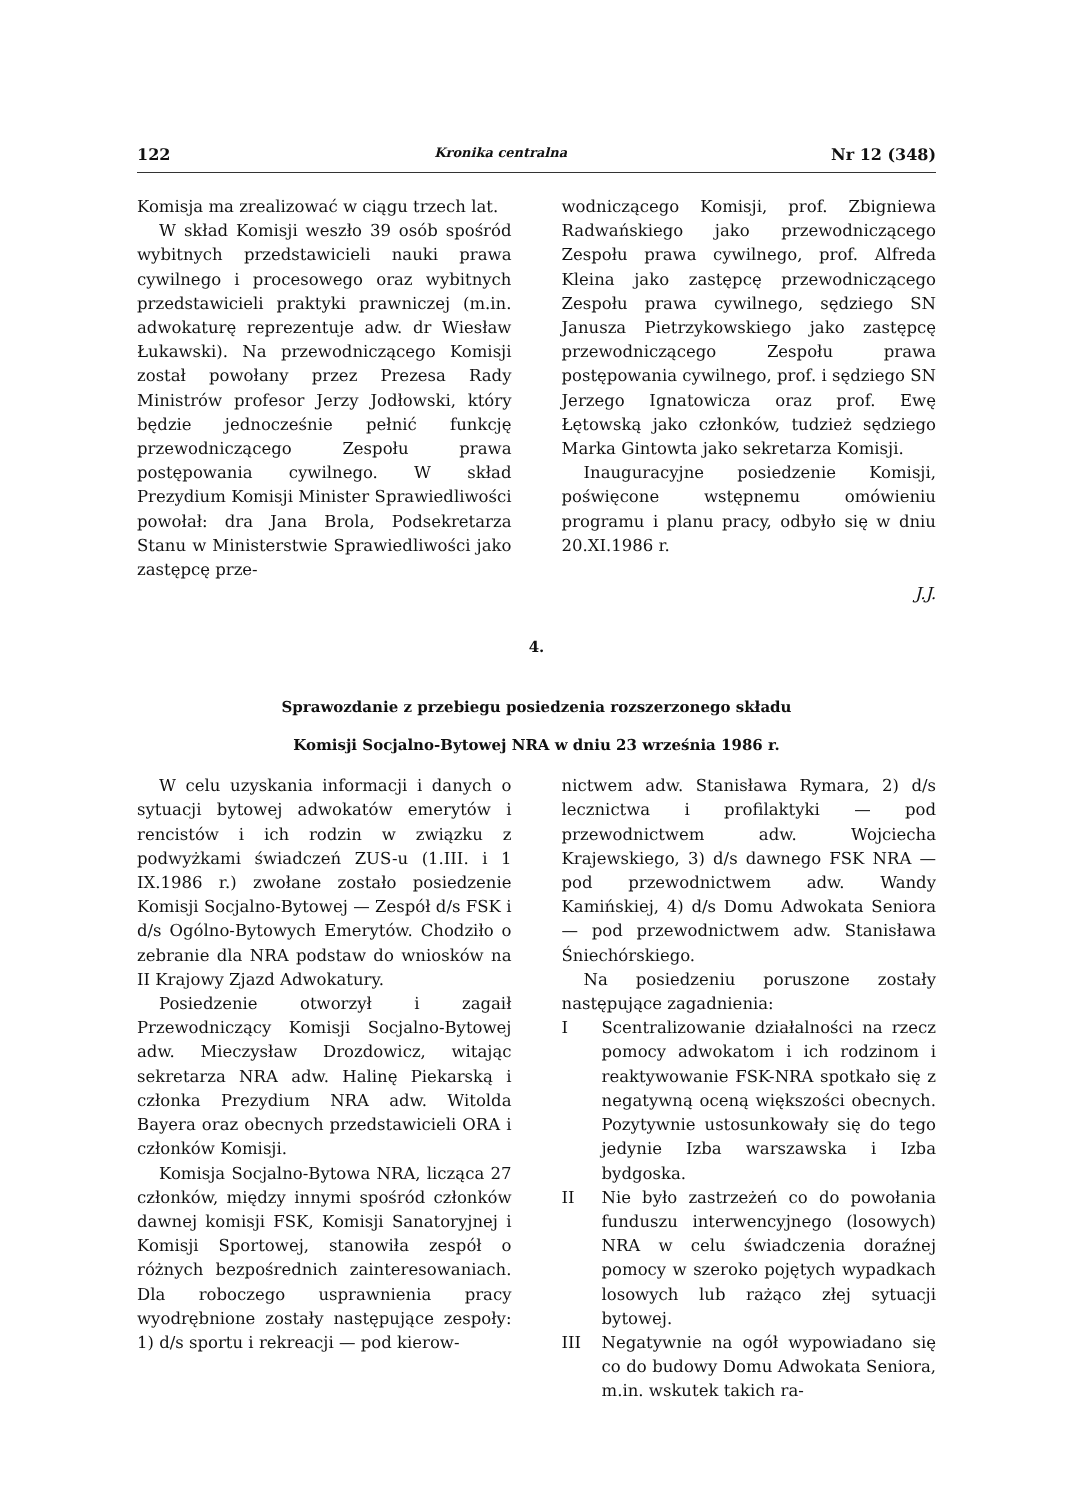122 Kronika centralna Nr 12 (348)
Komisja ma zrealizować w ciągu trzech lat.
W skład Komisji weszło 39 osób spośród wybitnych przedstawicieli nauki prawa cywilnego i procesowego oraz wybitnych przedstawicieli praktyki prawniczej (m.in. adwokaturę reprezentuje adw. dr Wiesław Łukawski). Na przewodniczącego Komisji został powołany przez Prezesa Rady Ministrów profesor Jerzy Jodłowski, który będzie jednocześnie pełnić funkcję przewodniczącego Zespołu prawa postępowania cywilnego. W skład Prezydium Komisji Minister Sprawiedliwości powołał: dra Jana Brola, Podsekretarza Stanu w Ministerstwie Sprawiedliwości jako zastępcę prze-
wodniczącego Komisji, prof. Zbigniewa Radwańskiego jako przewodniczącego Zespołu prawa cywilnego, prof. Alfreda Kleina jako zastępcę przewodniczącego Zespołu prawa cywilnego, sędziego SN Janusza Pietrzykowskiego jako zastępcę przewodniczącego Zespołu prawa postępowania cywilnego, prof. i sędziego SN Jerzego Ignatowicza oraz prof. Ewę Łętowską jako członków, tudzież sędziego Marka Gintowta jako sekretarza Komisji.
Inauguracyjne posiedzenie Komisji, poświęcone wstępnemu omówieniu programu i planu pracy, odbyło się w dniu 20.XI.1986 r.
J.J.
4.
Sprawozdanie z przebiegu posiedzenia rozszerzonego składu
Komisji Socjalno-Bytowej NRA w dniu 23 września 1986 r.
W celu uzyskania informacji i danych o sytuacji bytowej adwokatów emerytów i rencistów i ich rodzin w związku z podwyżkami świadczeń ZUS-u (1.III. i 1 IX.1986 r.) zwołane zostało posiedzenie Komisji Socjalno-Bytowej — Zespół d/s FSK i d/s Ogólno-Bytowych Emerytów. Chodziło o zebranie dla NRA podstaw do wniosków na II Krajowy Zjazd Adwokatury.
Posiedzenie otworzył i zagaił Przewodniczący Komisji Socjalno-Bytowej adw. Mieczysław Drozdowicz, witając sekretarza NRA adw. Halinę Piekarską i członka Prezydium NRA adw. Witolda Bayera oraz obecnych przedstawicieli ORA i członków Komisji.
Komisja Socjalno-Bytowa NRA, licząca 27 członków, między innymi spośród członków dawnej komisji FSK, Komisji Sanatoryjnej i Komisji Sportowej, stanowiła zespół o różnych bezpośrednich zainteresowaniach. Dla roboczego usprawnienia pracy wyodrębnione zostały następujące zespoły: 1) d/s sportu i rekreacji — pod kierow-
nictwem adw. Stanisława Rymara, 2) d/s lecznictwa i profilaktyki — pod przewodnictwem adw. Wojciecha Krajewskiego, 3) d/s dawnego FSK NRA — pod przewodnictwem adw. Wandy Kamińskiej, 4) d/s Domu Adwokata Seniora — pod przewodnictwem adw. Stanisława Śniechórskiego.
Na posiedzeniu poruszone zostały następujące zagadnienia:
I Scentralizowanie działalności na rzecz pomocy adwokatom i ich rodzinom i reaktywowanie FSK-NRA spotkało się z negatywną oceną większości obecnych. Pozytywnie ustosunkowały się do tego jedynie Izba warszawska i Izba bydgoska.
II Nie było zastrzeżeń co do powołania funduszu interwencyjnego (losowych) NRA w celu świadczenia doraźnej pomocy w szeroko pojętych wypadkach losowych lub rażąco złej sytuacji bytowej.
III Negatywnie na ogół wypowiadano się co do budowy Domu Adwokata Seniora, m.in. wskutek takich ra-